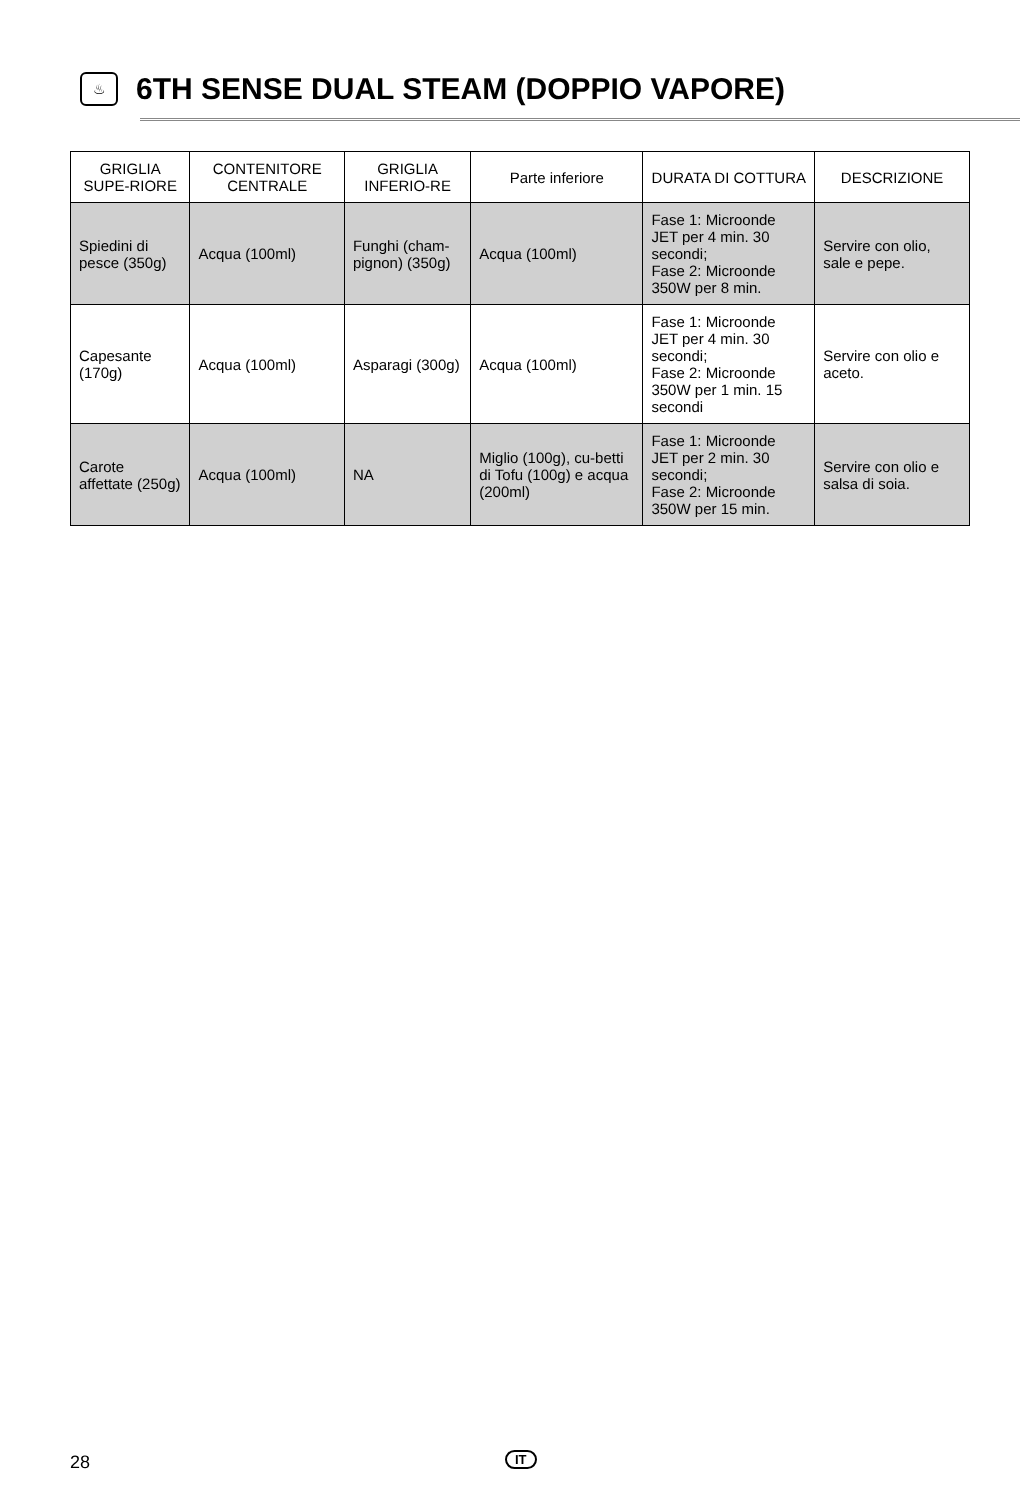♨
6TH SENSE DUAL STEAM (DOPPIO VAPORE)
| GRIGLIA SUPE-RIORE | CONTENITORE CENTRALE | GRIGLIA INFERIO-RE | Parte inferiore | DURATA DI COTTURA | DESCRIZIONE |
| --- | --- | --- | --- | --- | --- |
| Spiedini di pesce (350g) | Acqua (100ml) | Funghi (cham-pignon) (350g) | Acqua (100ml) | Fase 1: Microonde JET per 4 min. 30 secondi; Fase 2: Microonde 350W per 8 min. | Servire con olio, sale e pepe. |
| Capesante (170g) | Acqua (100ml) | Asparagi (300g) | Acqua (100ml) | Fase 1: Microonde JET per 4 min. 30 secondi; Fase 2: Microonde 350W per 1 min. 15 secondi | Servire con olio e aceto. |
| Carote affettate (250g) | Acqua (100ml) | NA | Miglio (100g), cu-betti di Tofu (100g) e acqua (200ml) | Fase 1: Microonde JET per 2 min. 30 secondi; Fase 2: Microonde 350W per 15 min. | Servire con olio e salsa di soia. |
28 IT